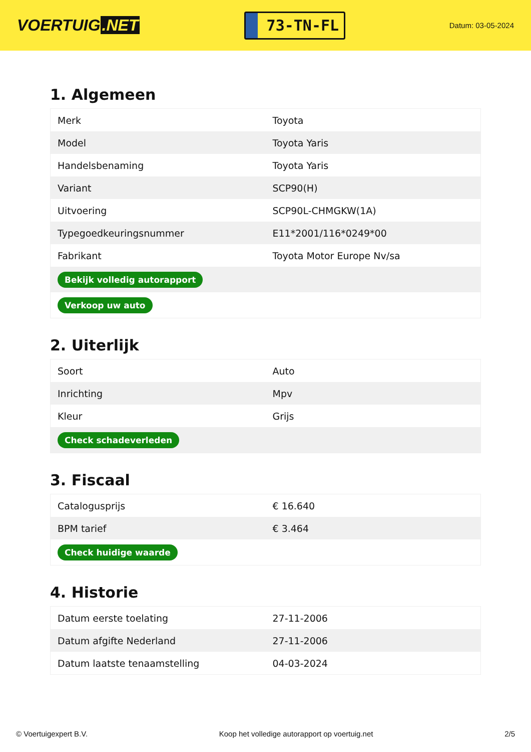VOERTUIG.NET
73-TN-FL
Datum: 03-05-2024
1. Algemeen
| Merk | Toyota |
| Model | Toyota Yaris |
| Handelsbenaming | Toyota Yaris |
| Variant | SCP90(H) |
| Uitvoering | SCP90L-CHMGKW(1A) |
| Typegoedkeuringsnummer | E11*2001/116*0249*00 |
| Fabrikant | Toyota Motor Europe Nv/sa |
| Bekijk volledig autorapport | |
| Verkoop uw auto | |
2. Uiterlijk
| Soort | Auto |
| Inrichting | Mpv |
| Kleur | Grijs |
| Check schadeverleden | |
3. Fiscaal
| Catalogusprijs | € 16.640 |
| BPM tarief | € 3.464 |
| Check huidige waarde | |
4. Historie
| Datum eerste toelating | 27-11-2006 |
| Datum afgifte Nederland | 27-11-2006 |
| Datum laatste tenaamstelling | 04-03-2024 |
© Voertuigexpert B.V. Koop het volledige autorapport op voertuig.net 2/5